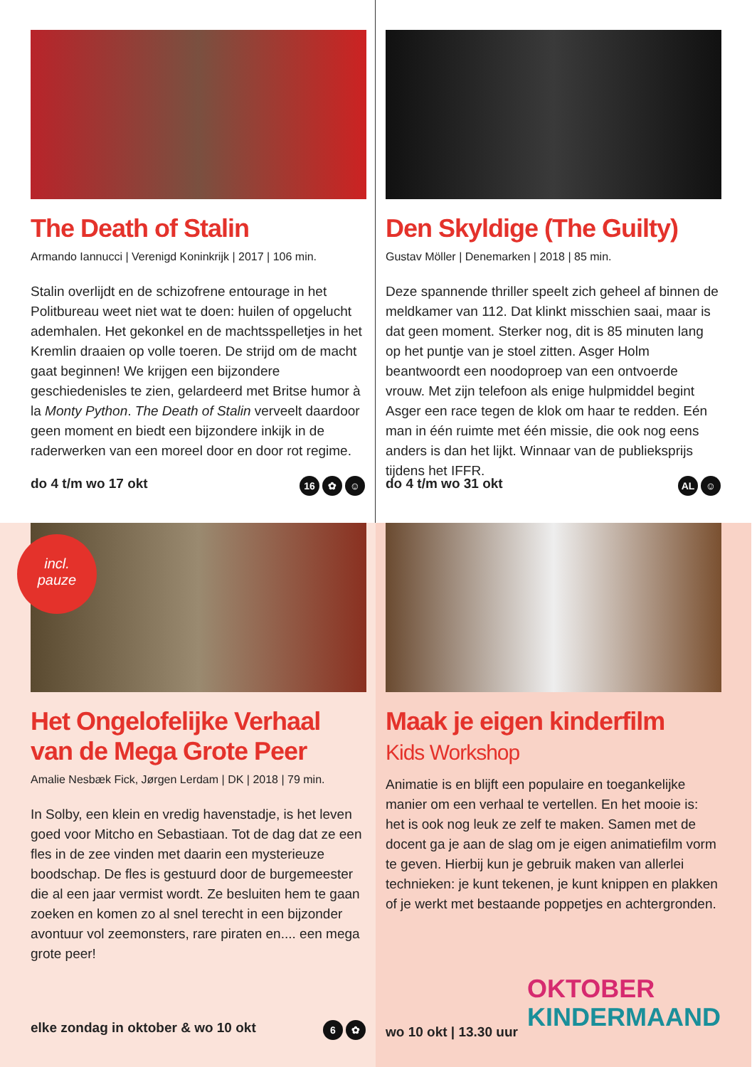The Death of Stalin
Armando Iannucci | Verenigd Koninkrijk | 2017 | 106 min.
Stalin overlijdt en de schizofrene entourage in het Politbureau weet niet wat te doen: huilen of opgelucht ademhalen. Het gekonkel en de machtsspelletjes in het Kremlin draaien op volle toeren. De strijd om de macht gaat beginnen! We krijgen een bijzondere geschiedenisles te zien, gelardeerd met Britse humor à la Monty Python. The Death of Stalin verveelt daardoor geen moment en biedt een bijzondere inkijk in de raderwerken van een moreel door en door rot regime.
do 4 t/m wo 17 okt 16 ✿ ☺
Den Skyldige (The Guilty)
Gustav Möller | Denemarken | 2018 | 85 min.
Deze spannende thriller speelt zich geheel af binnen de meldkamer van 112. Dat klinkt misschien saai, maar is dat geen moment. Sterker nog, dit is 85 minuten lang op het puntje van je stoel zitten. Asger Holm beantwoordt een noodoproep van een ontvoerde vrouw. Met zijn telefoon als enige hulpmiddel begint Asger een race tegen de klok om haar te redden. Eén man in één ruimte met één missie, die ook nog eens anders is dan het lijkt. Winnaar van de publieksprijs tijdens het IFFR.
do 4 t/m wo 31 okt AL ☺
incl.
pauze
Het Ongelofelijke Verhaal
van de Mega Grote Peer
Amalie Nesbæk Fick, Jørgen Lerdam | DK | 2018 | 79 min.
In Solby, een klein en vredig havenstadje, is het leven goed voor Mitcho en Sebastiaan. Tot de dag dat ze een fles in de zee vinden met daarin een mysterieuze boodschap. De fles is gestuurd door de burgemeester die al een jaar vermist wordt. Ze besluiten hem te gaan zoeken en komen zo al snel terecht in een bijzonder avontuur vol zeemonsters, rare piraten en.... een mega grote peer!
elke zondag in oktober & wo 10 okt 6 ✿
Maak je eigen kinderfilm
Kids Workshop
Animatie is en blijft een populaire en toegankelijke manier om een verhaal te vertellen. En het mooie is: het is ook nog leuk ze zelf te maken. Samen met de docent ga je aan de slag om je eigen animatiefilm vorm te geven. Hierbij kun je gebruik maken van allerlei technieken: je kunt tekenen, je kunt knippen en plakken of je werkt met bestaande poppetjes en achtergronden.
OKTOBER
KINDERMAAND
wo 10 okt | 13.30 uur